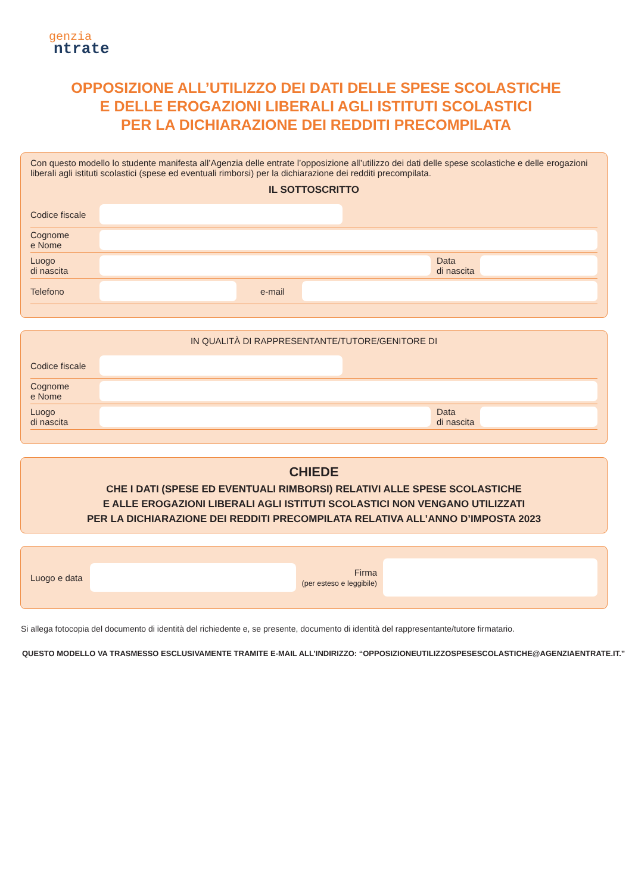genzia
ntrate
OPPOSIZIONE ALL’UTILIZZO DEI DATI DELLE SPESE SCOLASTICHE
E DELLE EROGAZIONI LIBERALI AGLI ISTITUTI SCOLASTICI
PER LA DICHIARAZIONE DEI REDDITI PRECOMPILATA
Con questo modello lo studente manifesta all’Agenzia delle entrate l’opposizione all’utilizzo dei dati delle spese scolastiche e delle erogazioni liberali agli istituti scolastici (spese ed eventuali rimborsi) per la dichiarazione dei redditi precompilata.
IL SOTTOSCRITTO
Codice fiscale
Cognome
e Nome
Luogo
di nascita
Data
di nascita
Telefono
e-mail
IN QUALITÀ DI RAPPRESENTANTE/TUTORE/GENITORE DI
Codice fiscale
Cognome
e Nome
Luogo
di nascita
Data
di nascita
CHIEDE
CHE I DATI (SPESE ED EVENTUALI RIMBORSI) RELATIVI ALLE SPESE SCOLASTICHE
E ALLE EROGAZIONI LIBERALI AGLI ISTITUTI SCOLASTICI NON VENGANO UTILIZZATI
PER LA DICHIARAZIONE DEI REDDITI PRECOMPILATA RELATIVA ALL’ANNO D’IMPOSTA 2023
Luogo e data
Firma
(per esteso e leggibile)
Si allega fotocopia del documento di identità del richiedente e, se presente, documento di identità del rappresentante/tutore firmatario.
QUESTO MODELLO VA TRASMESSO ESCLUSIVAMENTE TRAMITE E-MAIL ALL’INDIRIZZO: “OPPOSIZIONEUTILIZZOSPESESCOLASTICHE@AGENZIAENTRATE.IT.”